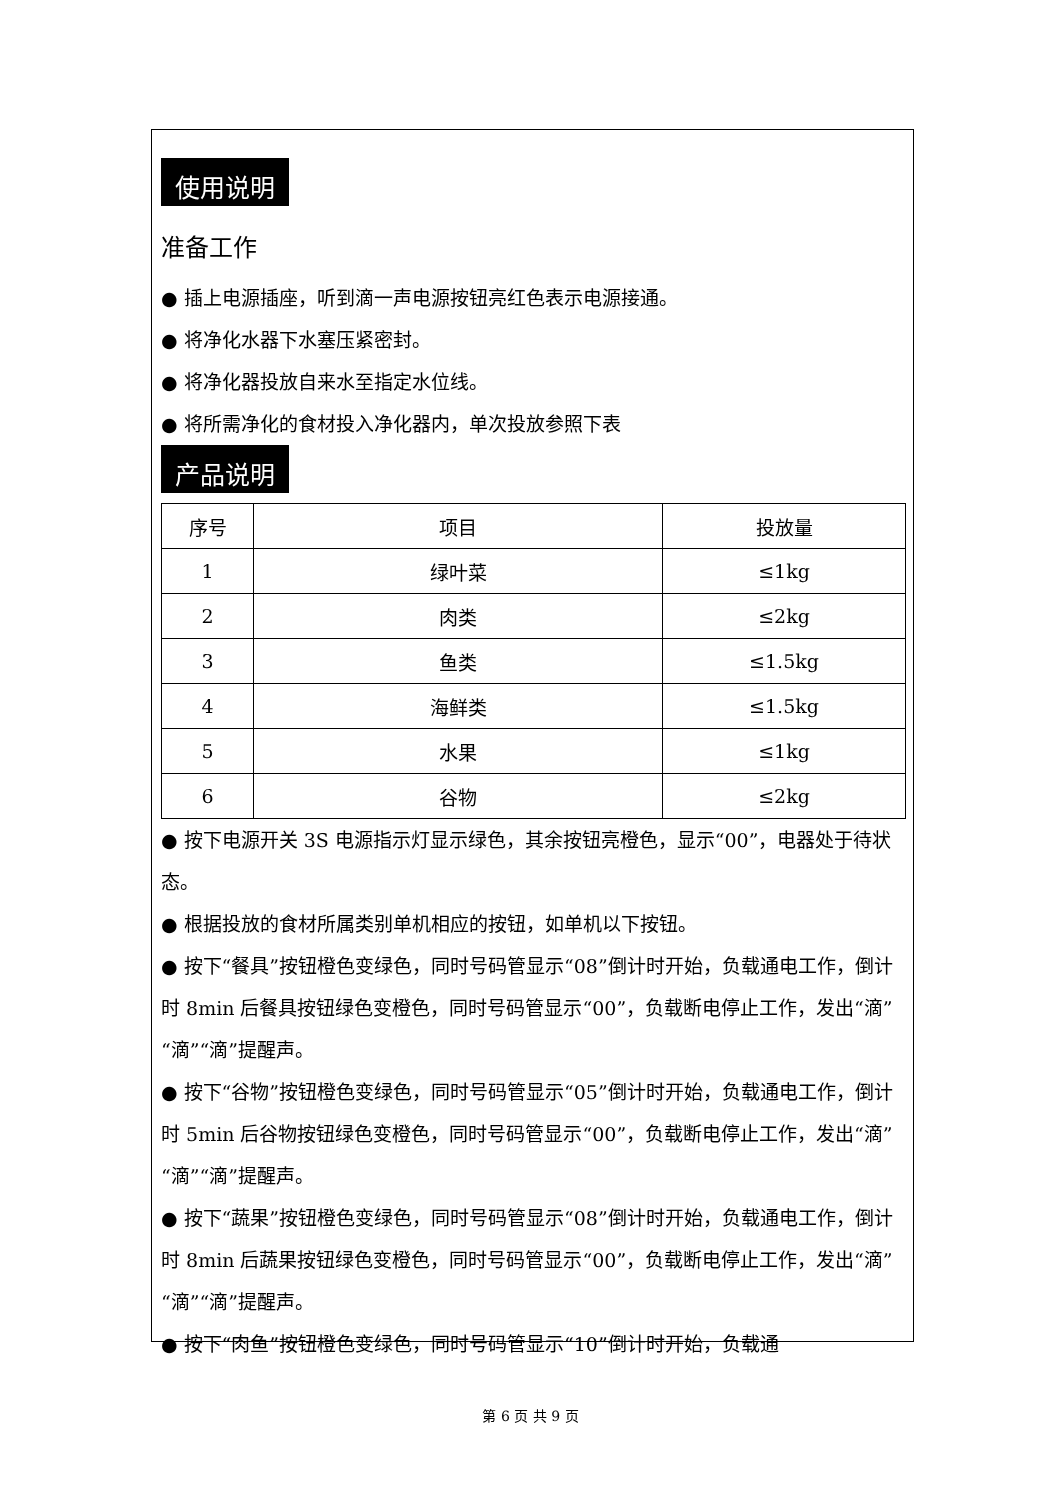使用说明
准备工作
● 插上电源插座，听到滴一声电源按钮亮红色表示电源接通。
● 将净化水器下水塞压紧密封。
● 将净化器投放自来水至指定水位线。
● 将所需净化的食材投入净化器内，单次投放参照下表
产品说明
| 序号 | 项目 | 投放量 |
| --- | --- | --- |
| 1 | 绿叶菜 | ≤1kg |
| 2 | 肉类 | ≤2kg |
| 3 | 鱼类 | ≤1.5kg |
| 4 | 海鲜类 | ≤1.5kg |
| 5 | 水果 | ≤1kg |
| 6 | 谷物 | ≤2kg |
● 按下电源开关 3S 电源指示灯显示绿色，其余按钮亮橙色，显示“00”，电器处于待状态。
● 根据投放的食材所属类别单机相应的按钮，如单机以下按钮。
● 按下“餐具”按钮橙色变绿色，同时号码管显示“08”倒计时开始，负载通电工作，倒计时 8min 后餐具按钮绿色变橙色，同时号码管显示“00”，负载断电停止工作，发出“滴”“滴”“滴”提醒声。
● 按下“谷物”按钮橙色变绿色，同时号码管显示“05”倒计时开始，负载通电工作，倒计时 5min 后谷物按钮绿色变橙色，同时号码管显示“00”，负载断电停止工作，发出“滴”“滴”“滴”提醒声。
● 按下“蔬果”按钮橙色变绿色，同时号码管显示“08”倒计时开始，负载通电工作，倒计时 8min 后蔬果按钮绿色变橙色，同时号码管显示“00”，负载断电停止工作，发出“滴”“滴”“滴”提醒声。
● 按下“肉鱼”按钮橙色变绿色，同时号码管显示“10”倒计时开始，负载通
第 6 页 共 9 页